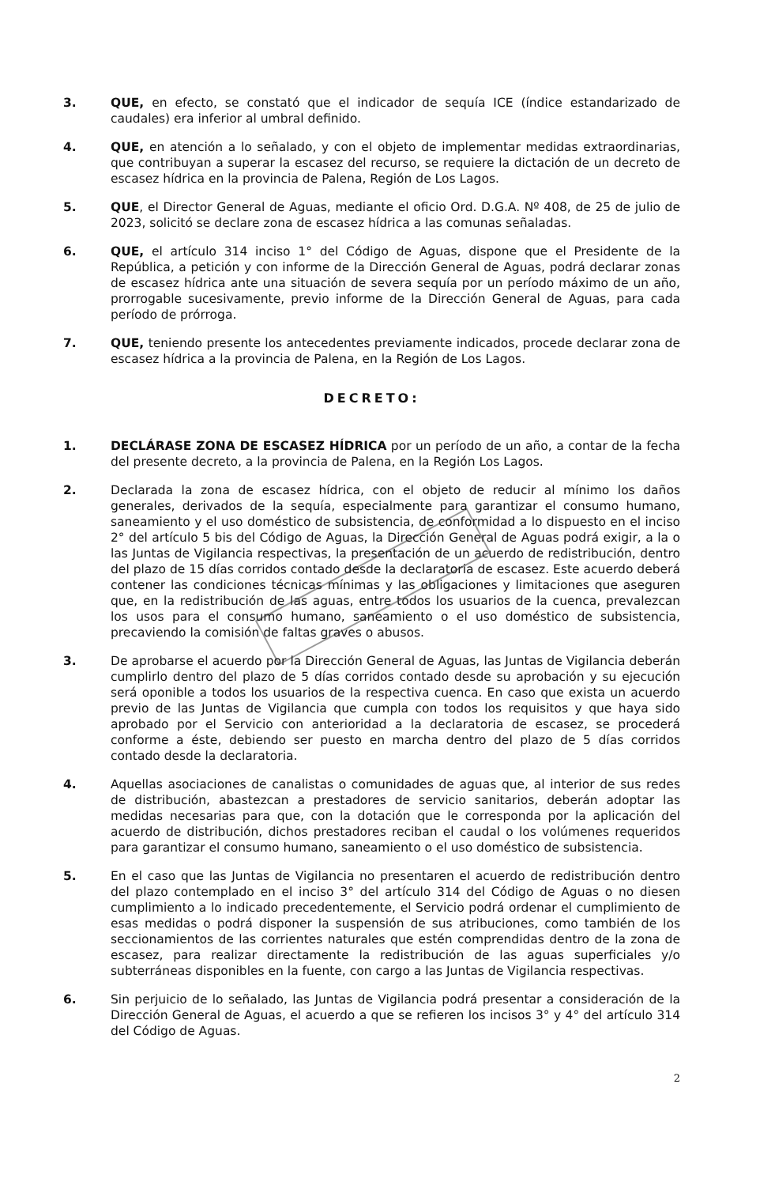3. QUE, en efecto, se constató que el indicador de sequía ICE (índice estandarizado de caudales) era inferior al umbral definido.
4. QUE, en atención a lo señalado, y con el objeto de implementar medidas extraordinarias, que contribuyan a superar la escasez del recurso, se requiere la dictación de un decreto de escasez hídrica en la provincia de Palena, Región de Los Lagos.
5. QUE, el Director General de Aguas, mediante el oficio Ord. D.G.A. Nº 408, de 25 de julio de 2023, solicitó se declare zona de escasez hídrica a las comunas señaladas.
6. QUE, el artículo 314 inciso 1° del Código de Aguas, dispone que el Presidente de la República, a petición y con informe de la Dirección General de Aguas, podrá declarar zonas de escasez hídrica ante una situación de severa sequía por un período máximo de un año, prorrogable sucesivamente, previo informe de la Dirección General de Aguas, para cada período de prórroga.
7. QUE, teniendo presente los antecedentes previamente indicados, procede declarar zona de escasez hídrica a la provincia de Palena, en la Región de Los Lagos.
DECRETO:
1. DECLÁRASE ZONA DE ESCASEZ HÍDRICA por un período de un año, a contar de la fecha del presente decreto, a la provincia de Palena, en la Región Los Lagos.
2. Declarada la zona de escasez hídrica, con el objeto de reducir al mínimo los daños generales, derivados de la sequía, especialmente para garantizar el consumo humano, saneamiento y el uso doméstico de subsistencia, de conformidad a lo dispuesto en el inciso 2° del artículo 5 bis del Código de Aguas, la Dirección General de Aguas podrá exigir, a la o las Juntas de Vigilancia respectivas, la presentación de un acuerdo de redistribución, dentro del plazo de 15 días corridos contado desde la declaratoria de escasez. Este acuerdo deberá contener las condiciones técnicas mínimas y las obligaciones y limitaciones que aseguren que, en la redistribución de las aguas, entre todos los usuarios de la cuenca, prevalezcan los usos para el consumo humano, saneamiento o el uso doméstico de subsistencia, precaviendo la comisión de faltas graves o abusos.
3. De aprobarse el acuerdo por la Dirección General de Aguas, las Juntas de Vigilancia deberán cumplirlo dentro del plazo de 5 días corridos contado desde su aprobación y su ejecución será oponible a todos los usuarios de la respectiva cuenca. En caso que exista un acuerdo previo de las Juntas de Vigilancia que cumpla con todos los requisitos y que haya sido aprobado por el Servicio con anterioridad a la declaratoria de escasez, se procederá conforme a éste, debiendo ser puesto en marcha dentro del plazo de 5 días corridos contado desde la declaratoria.
4. Aquellas asociaciones de canalistas o comunidades de aguas que, al interior de sus redes de distribución, abastezcan a prestadores de servicio sanitarios, deberán adoptar las medidas necesarias para que, con la dotación que le corresponda por la aplicación del acuerdo de distribución, dichos prestadores reciban el caudal o los volúmenes requeridos para garantizar el consumo humano, saneamiento o el uso doméstico de subsistencia.
5. En el caso que las Juntas de Vigilancia no presentaren el acuerdo de redistribución dentro del plazo contemplado en el inciso 3° del artículo 314 del Código de Aguas o no diesen cumplimiento a lo indicado precedentemente, el Servicio podrá ordenar el cumplimiento de esas medidas o podrá disponer la suspensión de sus atribuciones, como también de los seccionamientos de las corrientes naturales que estén comprendidas dentro de la zona de escasez, para realizar directamente la redistribución de las aguas superficiales y/o subterráneas disponibles en la fuente, con cargo a las Juntas de Vigilancia respectivas.
6. Sin perjuicio de lo señalado, las Juntas de Vigilancia podrá presentar a consideración de la Dirección General de Aguas, el acuerdo a que se refieren los incisos 3° y 4° del artículo 314 del Código de Aguas.
2